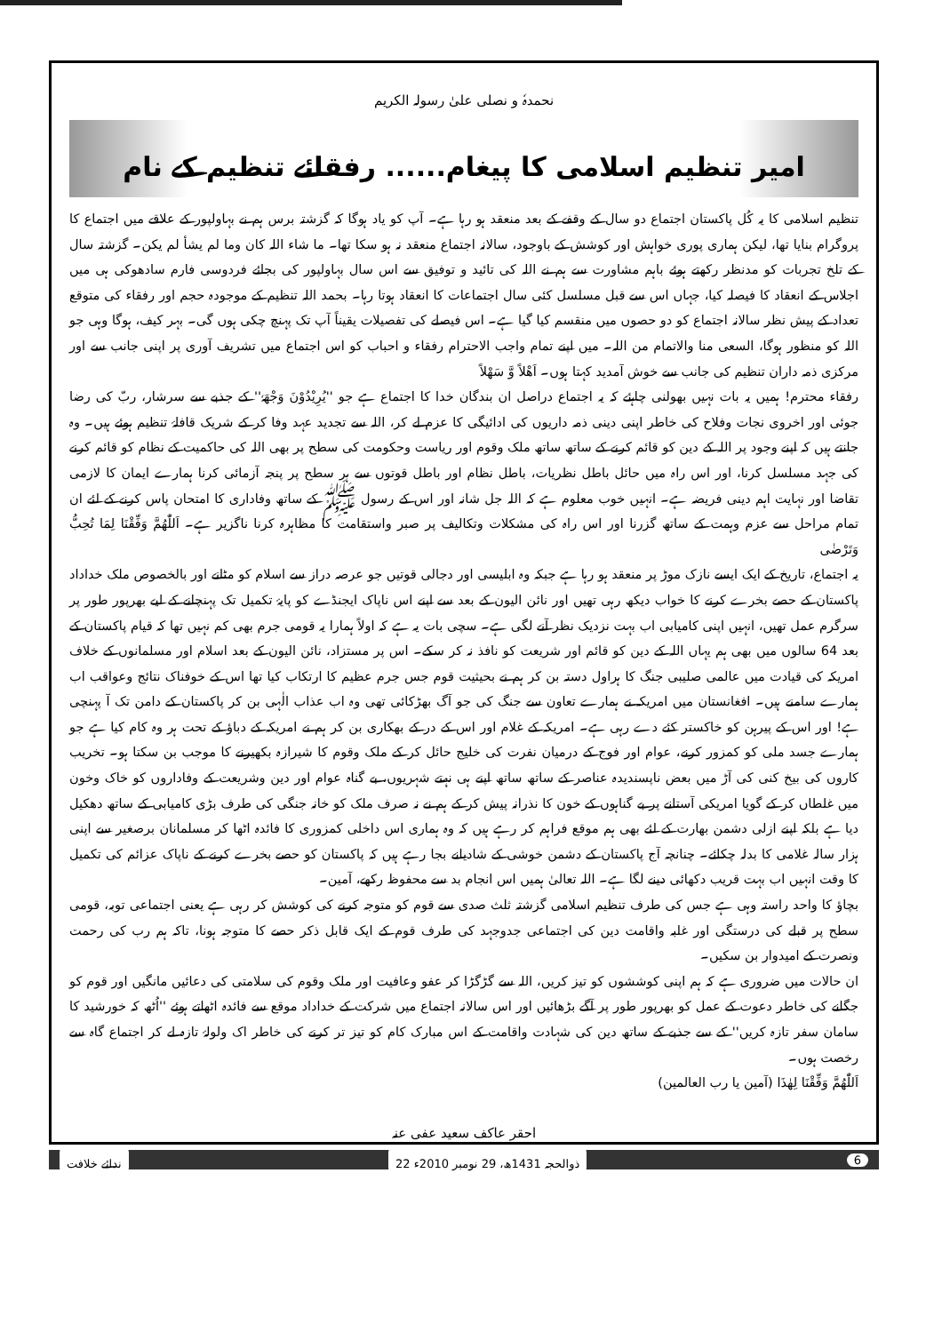نحمدہٗ و نصلی علیٰ رسولہ الکریم
امیر تنظیم اسلامی کا پیغام...... رفقائے تنظیم کے نام
تنظیم اسلامی کا یہ کُل پاکستان اجتماع دو سال کے وقفے کے بعد منعقد ہو رہا ہے۔ آپ کو یاد ہوگا کہ گزشتہ برس ہم نے بہاولپور کے علاقے میں اجتماع کا پروگرام بنایا تھا، لیکن ہماری پوری خواہش اور کوشش کے باوجود، سالانہ اجتماع منعقد نہ ہو سکا تھا۔ ما شاء اللہ کان وما لم یشأ لم یکن۔ گزشتہ سال کے تلخ تجربات کو مدنظر رکھتے ہوئے باہم مشاورت سے ہم نے اللہ کی تائید و توفیق سے اس سال بہاولپور کی بجائے فردوسی فارم سادھوکی ہی میں اجلاس کے انعقاد کا فیصلہ کیا، جہاں اس سے قبل مسلسل کئی سال اجتماعات کا انعقاد ہوتا رہا۔ بحمد اللہ تنظیم کے موجودہ حجم اور رفقاء کی متوقع تعداد کے پیش نظر سالانہ اجتماع کو دو حصوں میں منقسم کیا گیا ہے۔ اس فیصلے کی تفصیلات یقیناً آپ تک پہنچ چکی ہوں گی۔ بہر کیف، ہوگا وہی جو اللہ کو منظور ہوگا، السعی منا والاتمام من اللہ۔ میں اپنے تمام واجب الاحترام رفقاء و احباب کو اس اجتماع میں تشریف آوری پر اپنی جانب سے اور مرکزی ذمہ داران تنظیم کی جانب سے خوش آمدید کہتا ہوں۔ اَھْلاً وَّ سَھْلاً
رفقاء محترم! ہمیں یہ بات نہیں بھولنی چاہئے کہ یہ اجتماع دراصل ان بندگان خدا کا اجتماع ہے جو ''یُرِیْدُوْنَ وَجْھَہٗ'' کے جذبے سے سرشار، ربّ کی رضا جوئی اور اخروی نجات وفلاح کی خاطر اپنی دینی ذمہ داریوں کی ادائیگی کا عزم لے کر، اللہ سے تجدید عہد وفا کر کے شریک قافلۂ تنظیم ہوئے ہیں۔ وہ جانتے ہیں کہ اپنے وجود پر اللہ کے دین کو قائم کرنے کے ساتھ ساتھ ملک وقوم اور ریاست وحکومت کی سطح پر بھی اللہ کی حاکمیت کے نظام کو قائم کرنے کی جہد مسلسل کرنا، اور اس راہ میں حائل باطل نظریات، باطل نظام اور باطل قوتوں سے ہر سطح پر پنجہ آزمائی کرنا ہمارے ایمان کا لازمی تقاضا اور نہایت اہم دینی فریضہ ہے۔ انہیں خوب معلوم ہے کہ اللہ جل شانہ اور اس کے رسول ﷺ کے ساتھ وفاداری کا امتحان پاس کرنے کے لئے ان تمام مراحل سے عزم وہمت کے ساتھ گزرنا اور اس راہ کی مشکلات وتکالیف پر صبر واستقامت کا مظاہرہ کرنا ناگزیر ہے۔ اَللّٰھُمَّ وَفِّقْنَا لِمَا تُحِبُّ وَتَرْضٰی
یہ اجتماع، تاریخ کے ایک ایسے نازک موڑ پر منعقد ہو رہا ہے جبکہ وہ ابلیسی اور دجالی قوتیں جو عرصہ دراز سے اسلام کو مٹانے اور بالخصوص ملک خداداد پاکستان کے حصے بخرے کرنے کا خواب دیکھ رہی تھیں اور نائن الیون کے بعد سے اپنے اس ناپاک ایجنڈے کو پایۂ تکمیل تک پہنچانے کے لیے بھرپور طور پر سرگرم عمل تھیں، انہیں اپنی کامیابی اب بہت نزدیک نظر آنے لگی ہے۔ سچی بات یہ ہے کہ اولاً ہمارا یہ قومی جرم بھی کم نہیں تھا کہ قیام پاکستان کے بعد 64 سالوں میں بھی ہم یہاں اللہ کے دین کو قائم اور شریعت کو نافذ نہ کر سکے۔ اس پر مستزاد، نائن الیون کے بعد اسلام اور مسلمانوں کے خلاف امریکہ کی قیادت میں عالمی صلیبی جنگ کا ہراول دستہ بن کر ہم نے بحیثیت قوم جس جرم عظیم کا ارتکاب کیا تھا اس کے خوفناک نتائج وعواقب اب ہمارے سامنے ہیں۔ افغانستان میں امریکہ نے ہمارے تعاون سے جنگ کی جو آگ بھڑکائی تھی وہ اب عذاب الٰہی بن کر پاکستان کے دامن تک آ پہنچی ہے! اور اس کے پیرہن کو خاکستر کئے دے رہی ہے۔ امریکہ کے غلام اور اس کے در کے بھکاری بن کر ہم نے امریکہ کے دباؤ کے تحت ہر وہ کام کیا ہے جو ہمارے جسد ملی کو کمزور کرنے، عوام اور فوج کے درمیان نفرت کی خلیج حائل کر کے ملک وقوم کا شیرازہ بکھیرنے کا موجب بن سکتا ہو۔ تخریب کاروں کی بیخ کنی کی آڑ میں بعض ناپسندیدہ عناصر کے ساتھ ساتھ اپنے ہی نہتے شہریوں، بے گناہ عوام اور دین وشریعت کے وفاداروں کو خاک وخون میں غلطاں کر کے گویا امریکی آستانے پر بے گناہوں کے خون کا نذرانہ پیش کر کے ہم نے نہ صرف ملک کو خانہ جنگی کی طرف بڑی کامیابی کے ساتھ دھکیل دیا ہے بلکہ اپنے ازلی دشمن بھارت کے لئے بھی ہم موقع فراہم کر رہے ہیں کہ وہ ہماری اس داخلی کمزوری کا فائدہ اٹھا کر مسلمانان برصغیر سے اپنی ہزار سالہ غلامی کا بدلہ چکائے۔ چنانچہ آج پاکستان کے دشمن خوشی کے شادیانے بجا رہے ہیں کہ پاکستان کو حصے بخرے کرنے کے ناپاک عزائم کی تکمیل کا وقت انہیں اب بہت قریب دکھائی دینے لگا ہے۔ اللہ تعالیٰ ہمیں اس انجام بد سے محفوظ رکھے، آمین۔
بچاؤ کا واحد راستہ وہی ہے جس کی طرف تنظیم اسلامی گزشتہ ثلث صدی سے قوم کو متوجہ کرنے کی کوشش کر رہی ہے یعنی اجتماعی توبہ، قومی سطح پر قبلے کی درستگی اور غلبہ واقامت دین کی اجتماعی جدوجہد کی طرف قوم کے ایک قابل ذکر حصے کا متوجہ ہونا، تاکہ ہم رب کی رحمت ونصرت کے امیدوار بن سکیں۔
ان حالات میں ضروری ہے کہ ہم اپنی کوششوں کو تیز کریں، اللہ سے گڑگڑا کر عفو وعافیت اور ملک وقوم کی سلامتی کی دعائیں مانگیں اور قوم کو جگانے کی خاطر دعوت کے عمل کو بھرپور طور پر آگے بڑھائیں اور اس سالانہ اجتماع میں شرکت کے خداداد موقع سے فائدہ اٹھاتے ہوئے ''اُٹھ کہ خورشید کا سامان سفر تازہ کریں'' کے سے جذبے کے ساتھ دین کی شہادت واقامت کے اس مبارک کام کو تیز تر کرنے کی خاطر اک ولولۂ تازہ لے کر اجتماع گاہ سے رخصت ہوں۔
اَللّٰھُمَّ وَفِّقْنَا لِھٰذَا (آمین یا رب العالمین)
احقر عاکف سعید عفی عنہ
ندائے خلافت 22 ذوالحجہ 1431ھ، 29 نومبر 2010ء 6